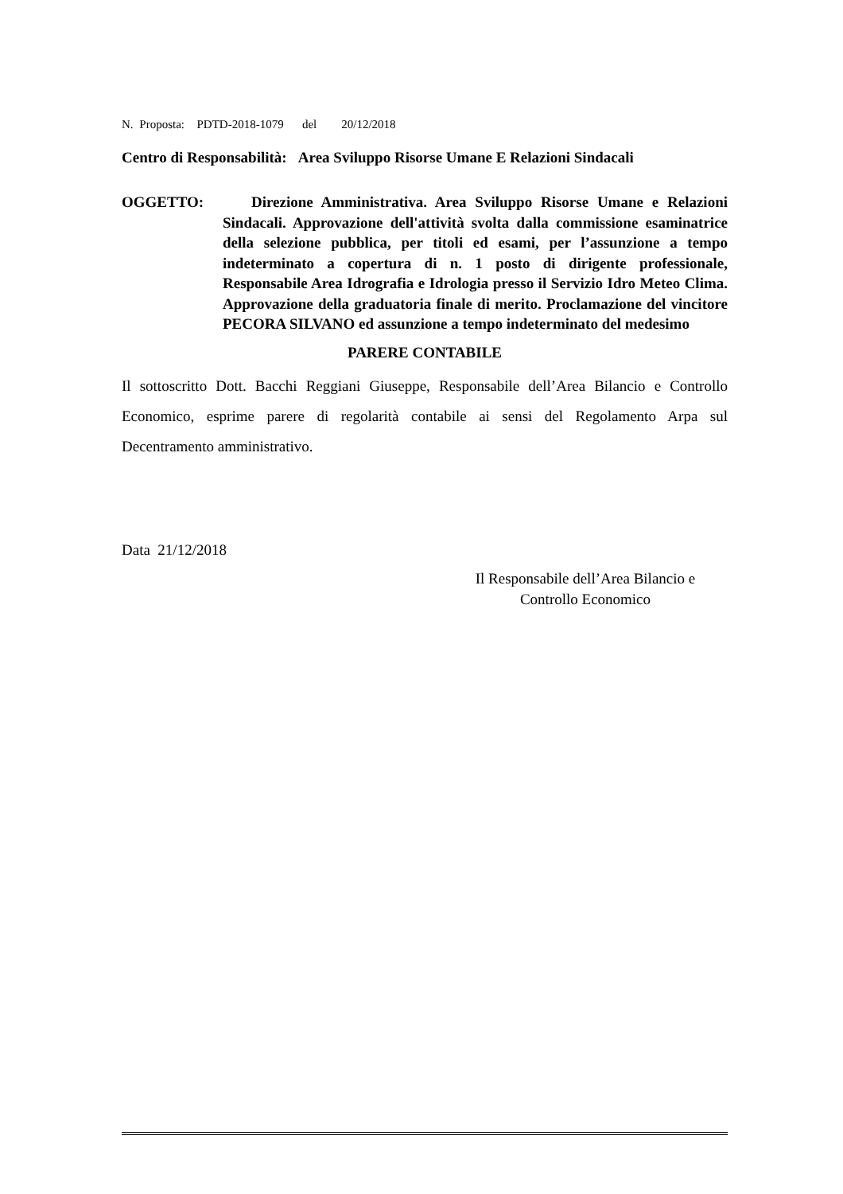N. Proposta: PDTD-2018-1079 del 20/12/2018
Centro di Responsabilità: Area Sviluppo Risorse Umane E Relazioni Sindacali
OGGETTO: Direzione Amministrativa. Area Sviluppo Risorse Umane e Relazioni Sindacali. Approvazione dell'attività svolta dalla commissione esaminatrice della selezione pubblica, per titoli ed esami, per l’assunzione a tempo indeterminato a copertura di n. 1 posto di dirigente professionale, Responsabile Area Idrografia e Idrologia presso il Servizio Idro Meteo Clima. Approvazione della graduatoria finale di merito. Proclamazione del vincitore PECORA SILVANO ed assunzione a tempo indeterminato del medesimo
PARERE CONTABILE
Il sottoscritto Dott. Bacchi Reggiani Giuseppe, Responsabile dell’Area Bilancio e Controllo Economico, esprime parere di regolarità contabile ai sensi del Regolamento Arpa sul Decentramento amministrativo.
Data 21/12/2018
Il Responsabile dell’Area Bilancio e
Controllo Economico